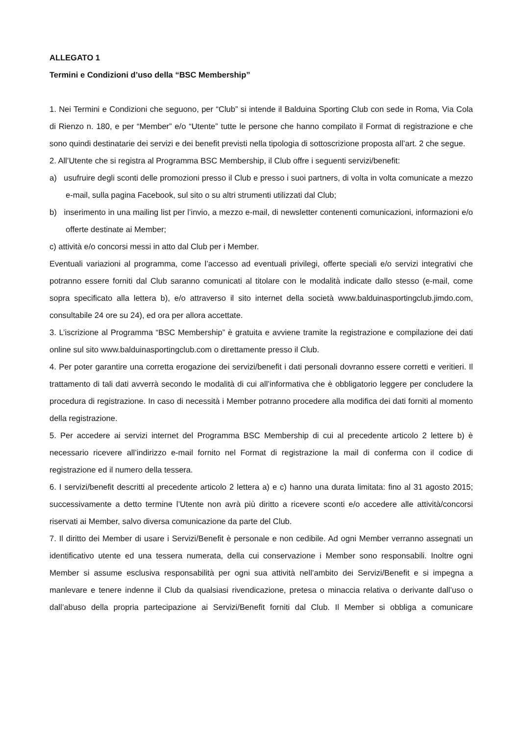ALLEGATO 1
Termini e Condizioni d’uso della “BSC Membership”
1. Nei Termini e Condizioni che seguono, per “Club” si intende il Balduina Sporting Club con sede in Roma, Via Cola di Rienzo n. 180, e per “Member” e/o “Utente” tutte le persone che hanno compilato il Format di registrazione e che sono quindi destinatarie dei servizi e dei benefit previsti nella tipologia di sottoscrizione proposta all’art. 2 che segue.
2. All’Utente che si registra al Programma BSC Membership, il Club offre i seguenti servizi/benefit:
a) usufruire degli sconti delle promozioni presso il Club e presso i suoi partners, di volta in volta comunicate a mezzo e-mail, sulla pagina Facebook, sul sito o su altri strumenti utilizzati dal Club;
b) inserimento in una mailing list per l’invio, a mezzo e-mail, di newsletter contenenti comunicazioni, informazioni e/o offerte destinate ai Member;
c) attività e/o concorsi messi in atto dal Club per i Member.
Eventuali variazioni al programma, come l’accesso ad eventuali privilegi, offerte speciali e/o servizi integrativi che potranno essere forniti dal Club saranno comunicati al titolare con le modalità indicate dallo stesso (e-mail, come sopra specificato alla lettera b), e/o attraverso il sito internet della società www.balduinasportingclub.jimdo.com, consultabile 24 ore su 24), ed ora per allora accettate.
3. L’iscrizione al Programma “BSC Membership” è gratuita e avviene tramite la registrazione e compilazione dei dati online sul sito www.balduinasportingclub.com o direttamente presso il Club.
4. Per poter garantire una corretta erogazione dei servizi/benefit i dati personali dovranno essere corretti e veritieri. Il trattamento di tali dati avverrà secondo le modalità di cui all’informativa che è obbligatorio leggere per concludere la procedura di registrazione. In caso di necessità i Member potranno procedere alla modifica dei dati forniti al momento della registrazione.
5. Per accedere ai servizi internet del Programma BSC Membership di cui al precedente articolo 2 lettere b) è necessario ricevere all’indirizzo e-mail fornito nel Format di registrazione la mail di conferma con il codice di registrazione ed il numero della tessera.
6. I servizi/benefit descritti al precedente articolo 2 lettera a) e c) hanno una durata limitata: fino al 31 agosto 2015; successivamente a detto termine l’Utente non avrà più diritto a ricevere sconti e/o accedere alle attività/concorsi riservati ai Member, salvo diversa comunicazione da parte del Club.
7. Il diritto dei Member di usare i Servizi/Benefit è personale e non cedibile. Ad ogni Member verranno assegnati un identificativo utente ed una tessera numerata, della cui conservazione i Member sono responsabili. Inoltre ogni Member si assume esclusiva responsabilità per ogni sua attività nell’ambito dei Servizi/Benefit e si impegna a manlevare e tenere indenne il Club da qualsiasi rivendicazione, pretesa o minaccia relativa o derivante dall’uso o dall’abuso della propria partecipazione ai Servizi/Benefit forniti dal Club. Il Member si obbliga a comunicare